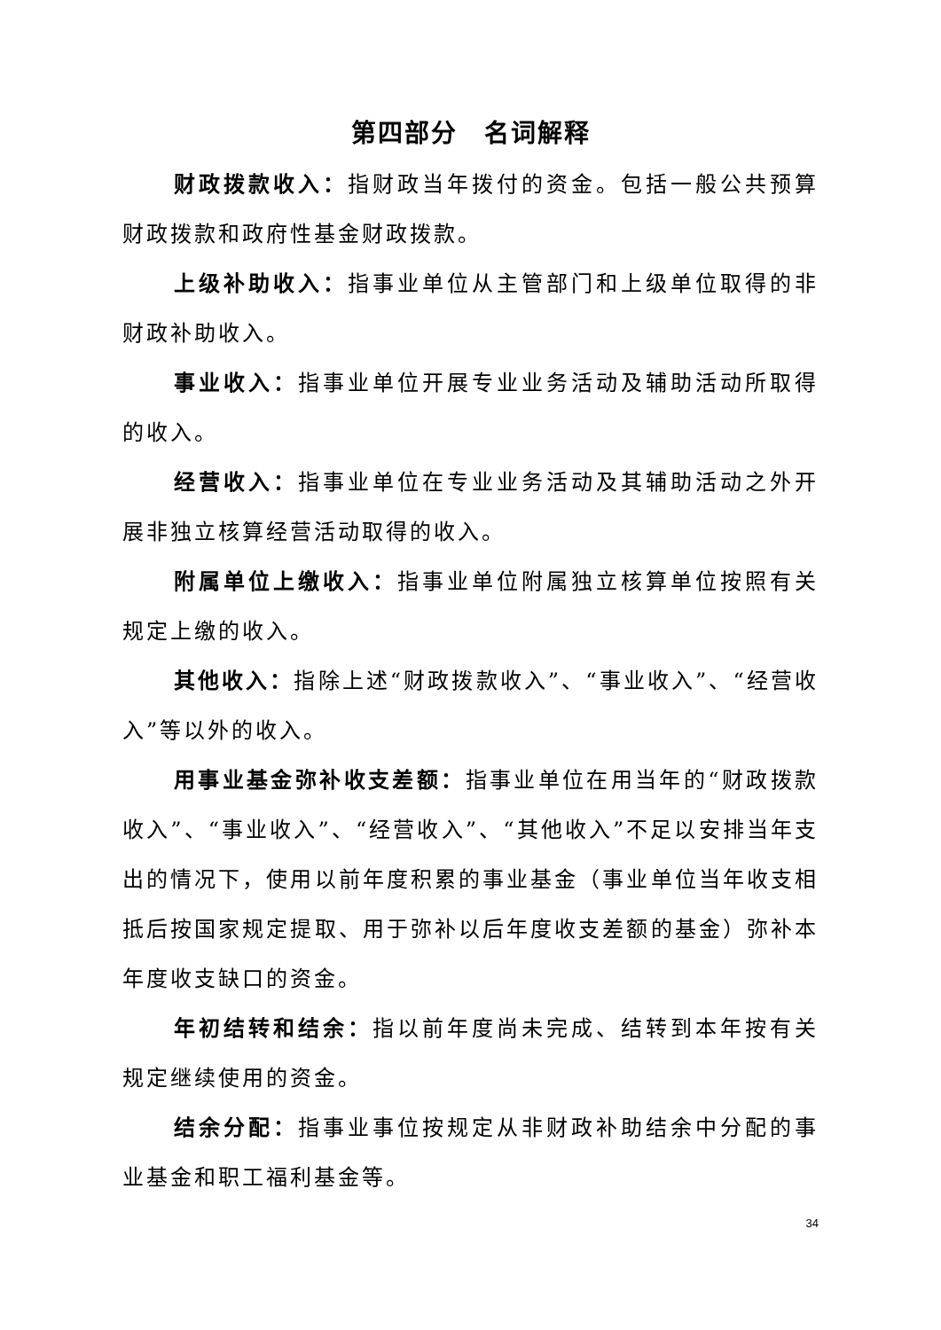第四部分　名词解释
财政拨款收入：指财政当年拨付的资金。包括一般公共预算财政拨款和政府性基金财政拨款。
上级补助收入：指事业单位从主管部门和上级单位取得的非财政补助收入。
事业收入：指事业单位开展专业业务活动及辅助活动所取得的收入。
经营收入：指事业单位在专业业务活动及其辅助活动之外开展非独立核算经营活动取得的收入。
附属单位上缴收入：指事业单位附属独立核算单位按照有关规定上缴的收入。
其他收入：指除上述“财政拨款收入”、“事业收入”、“经营收入”等以外的收入。
用事业基金弥补收支差额：指事业单位在用当年的“财政拨款收入”、“事业收入”、“经营收入”、“其他收入”不足以安排当年支出的情况下，使用以前年度积累的事业基金（事业单位当年收支相抵后按国家规定提取、用于弥补以后年度收支差额的基金）弥补本年度收支缺口的资金。
年初结转和结余：指以前年度尚未完成、结转到本年按有关规定继续使用的资金。
结余分配：指事业事位按规定从非财政补助结余中分配的事业基金和职工福利基金等。
34